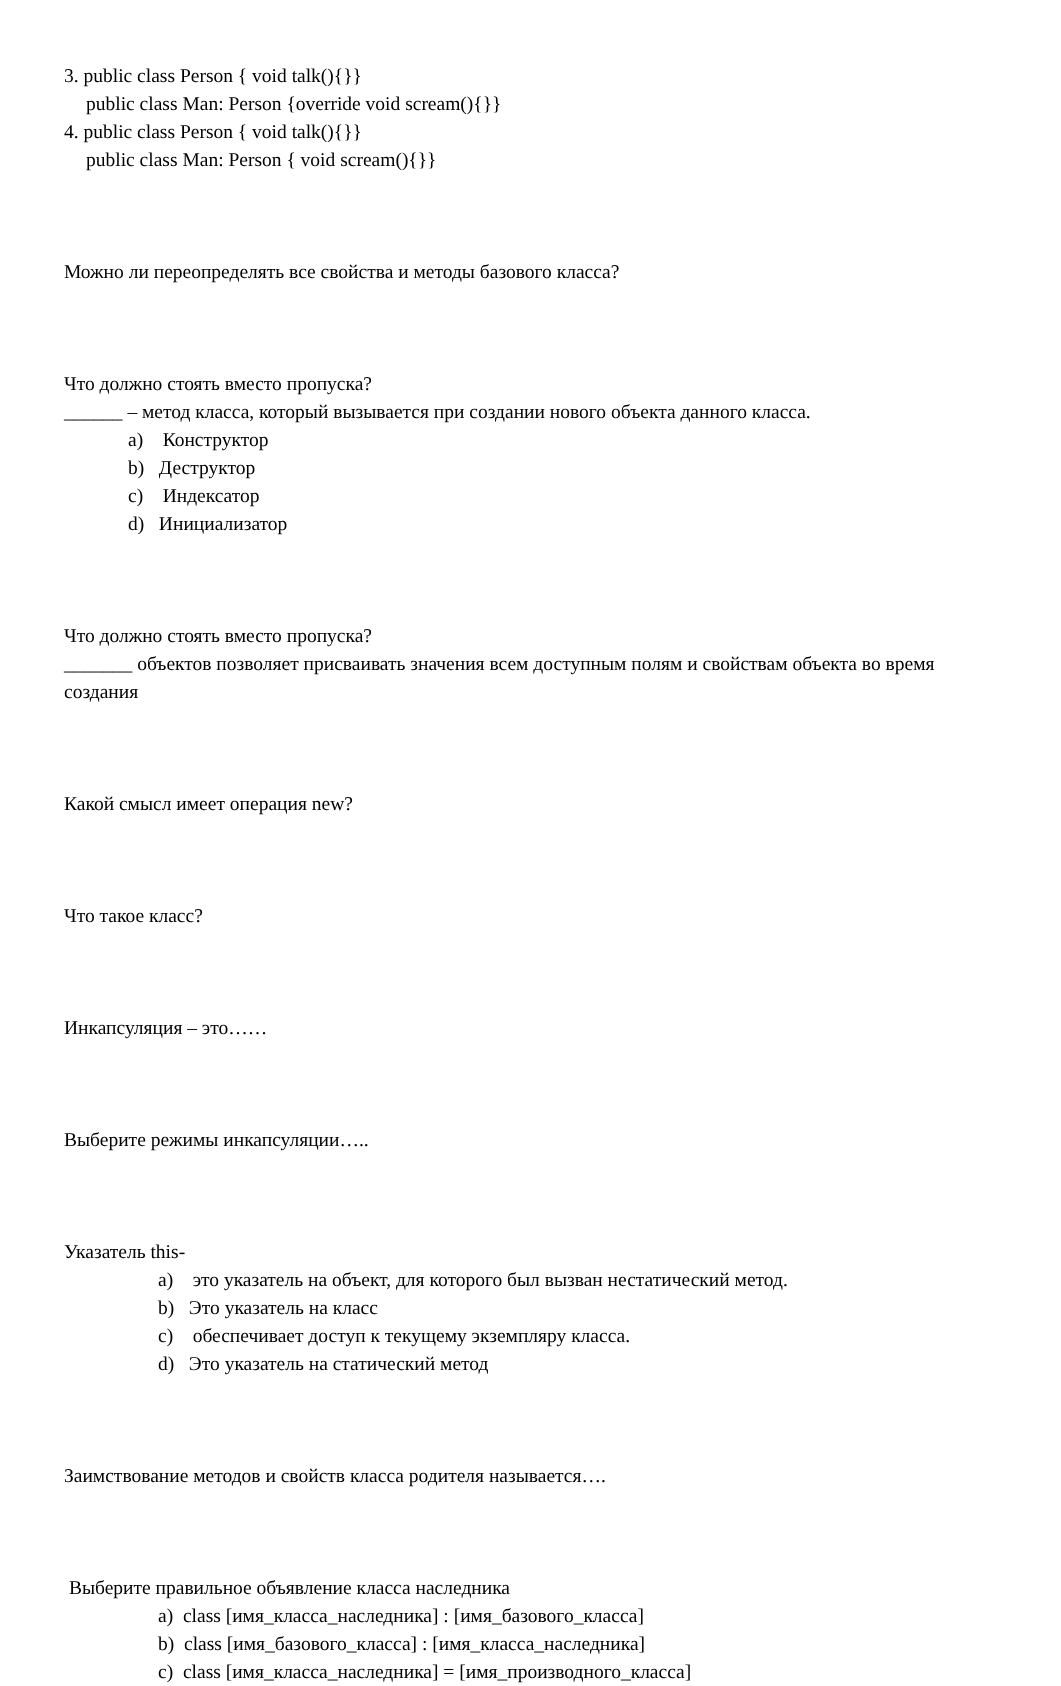3. public class Person { void talk(){}}
public class Man: Person {override void scream(){}}
4. public class Person { void talk(){}}
public class Man: Person { void scream(){}}
Можно ли переопределять все свойства и методы базового класса?
Что должно стоять вместо пропуска?
______ – метод класса, который вызывается при создании нового объекта данного класса.
a) Конструктор
b) Деструктор
c) Индексатор
d) Инициализатор
Что должно стоять вместо пропуска?
_______ объектов позволяет присваивать значения всем доступным полям и свойствам объекта во время создания
Какой смысл имеет операция new?
Что такое класс?
Инкапсуляция – это……
Выберите режимы инкапсуляции…..
Указатель this-
a) это указатель на объект, для которого был вызван нестатический метод.
b) Это указатель на класс
c) обеспечивает доступ к текущему экземпляру класса.
d) Это указатель на статический метод
Заимствование методов и свойств класса родителя называется….
Выберите правильное объявление класса наследника
a) class [имя_класса_наследника] : [имя_базового_класса]
b) class [имя_базового_класса] : [имя_класса_наследника]
c) class [имя_класса_наследника] = [имя_производного_класса]